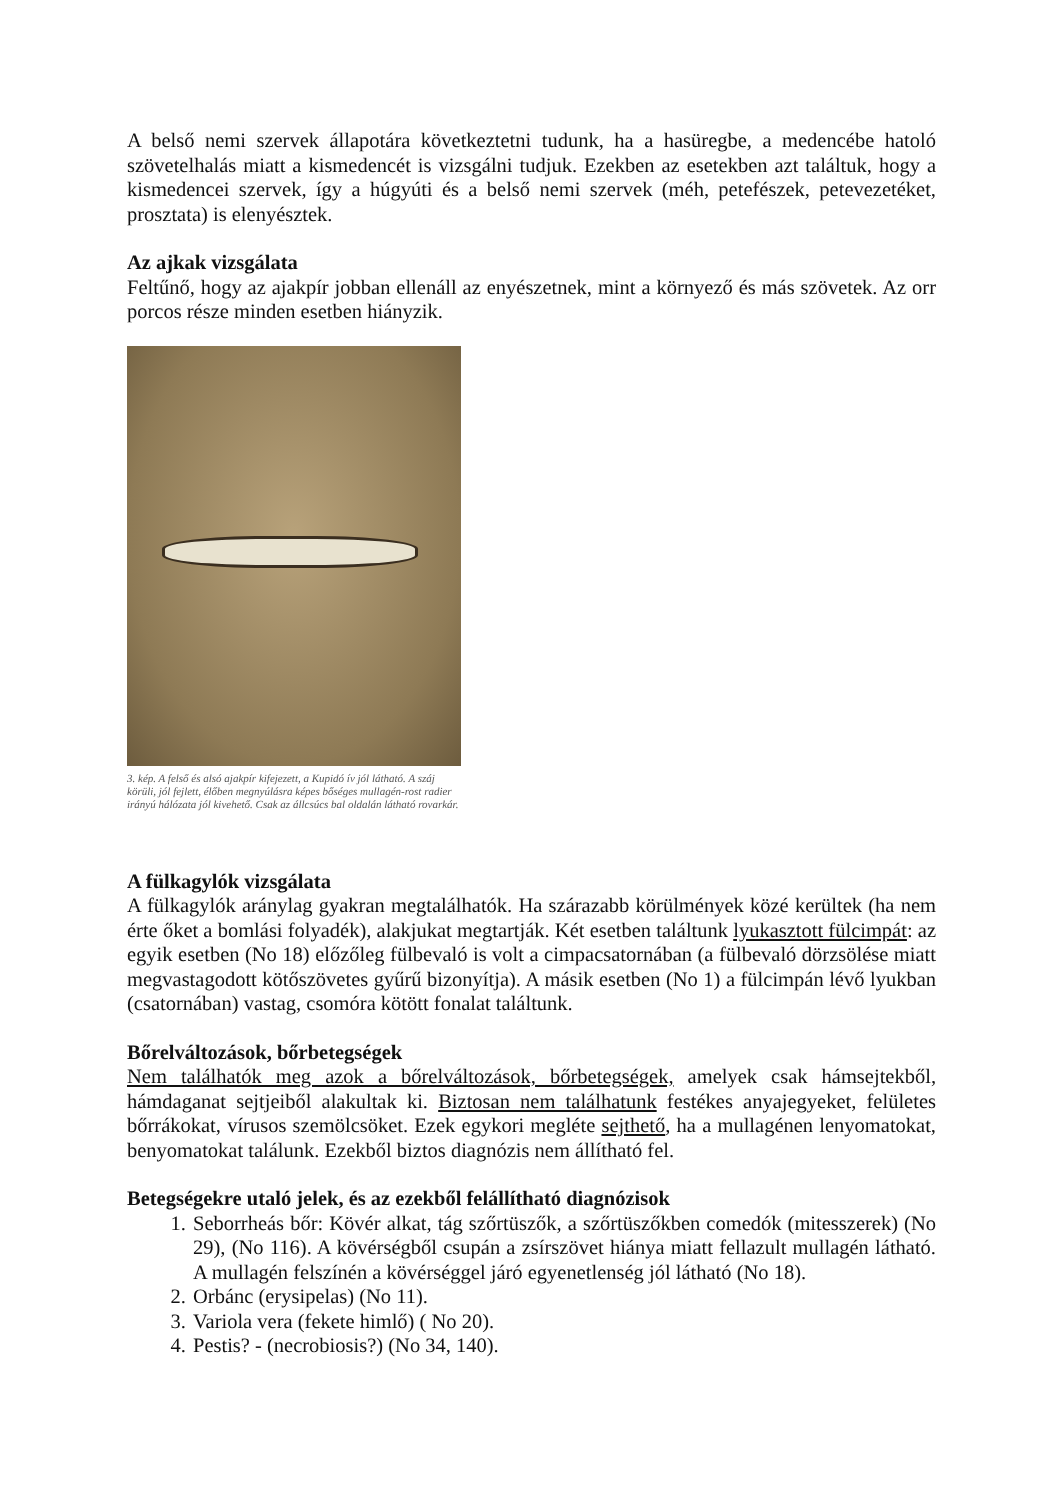A belső nemi szervek állapotára következtetni tudunk, ha a hasüregbe, a medencébe hatoló szövetelhalás miatt a kismedencét is vizsgálni tudjuk. Ezekben az esetekben azt találtuk, hogy a kismedencei szervek, így a húgyúti és a belső nemi szervek (méh, petefészek, petevezetéket, prosztata) is elenyésztek.
Az ajkak vizsgálata
Feltűnő, hogy az ajakpír jobban ellenáll az enyészetnek, mint a környező és más szövetek. Az orr porcos része minden esetben hiányzik.
3. kép. A felső és alsó ajakpír kifejezett, a Kupidó ív jól látható. A száj körüli, jól fejlett, élőben megnyúlásra képes bőséges mullagén-rost radier irányú hálózata jól kivehető. Csak az állcsúcs bal oldalán látható rovarkár.
A fülkagylók vizsgálata
A fülkagylók aránylag gyakran megtalálhatók. Ha szárazabb körülmények közé kerültek (ha nem érte őket a bomlási folyadék), alakjukat megtartják. Két esetben találtunk lyukasztott fülcimpát: az egyik esetben (No 18) előzőleg fülbevaló is volt a cimpacsatornában (a fülbevaló dörzsölése miatt megvastagodott kötőszövetes gyűrű bizonyítja). A másik esetben (No 1) a fülcimpán lévő lyukban (csatornában) vastag, csomóra kötött fonalat találtunk.
Bőrelváltozások, bőrbetegségek
Nem találhatók meg azok a bőrelváltozások, bőrbetegségek, amelyek csak hámsejtekből, hámdaganat sejtjeiből alakultak ki. Biztosan nem találhatunk festékes anyajegyeket, felületes bőrrákokat, vírusos szemölcsöket. Ezek egykori megléte sejthető, ha a mullagénen lenyomatokat, benyomatokat találunk. Ezekből biztos diagnózis nem állítható fel.
Betegségekre utaló jelek, és az ezekből felállítható diagnózisok
1. Seborrheás bőr: Kövér alkat, tág szőrtüszők, a szőrtüszőkben comedók (mitesszerek) (No 29), (No 116). A kövérségből csupán a zsírszövet hiánya miatt fellazult mullagén látható. A mullagén felszínén a kövérséggel járó egyenetlenség jól látható (No 18).
2. Orbánc (erysipelas) (No 11).
3. Variola vera (fekete himlő) ( No 20).
4. Pestis? - (necrobiosis?) (No 34, 140).